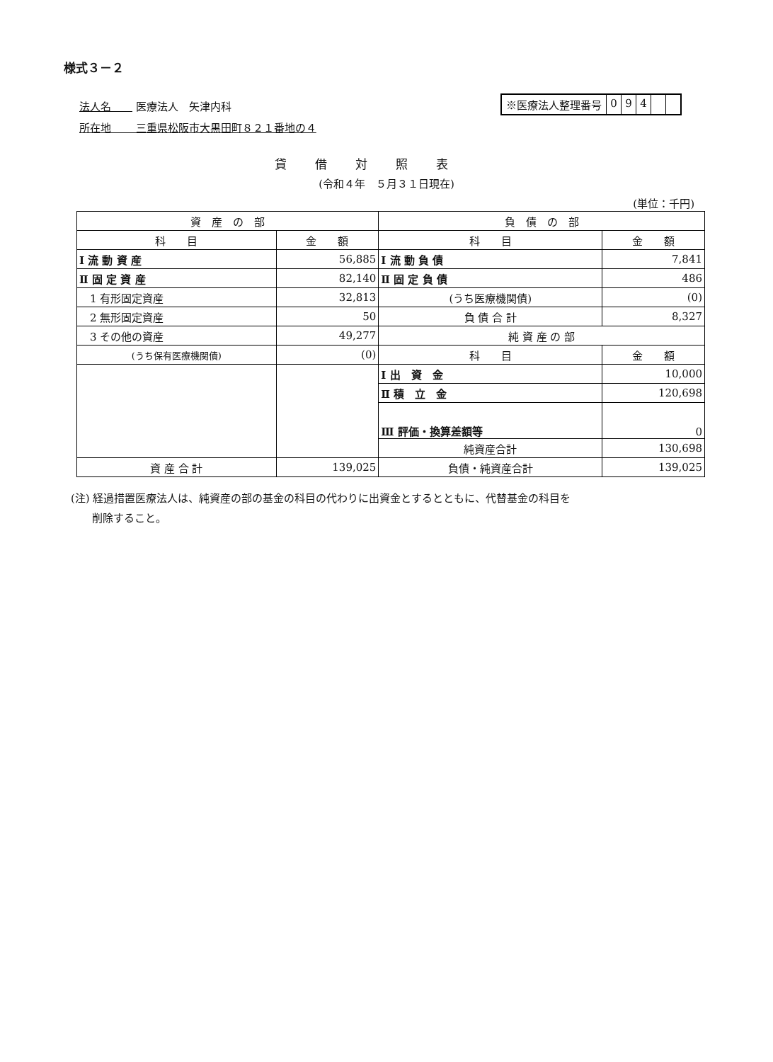様式３－２
法人名　　 医療法人　矢津内科
所在地　　 三重県松阪市大黒田町８２１番地の４
※医療法人整理番号 094
貸借対照表
(令和４年　５月３１日現在)
(単位：千円)
| 資 産 の 部 | | 負 債 の 部 | |
| --- | --- | --- | --- |
| 科 目 | 金 額 | 科 目 | 金 額 |
| Ⅰ 流 動 資 産 | 56,885 | Ⅰ 流 動 負 債 | 7,841 |
| Ⅱ 固 定 資 産 | 82,140 | Ⅱ 固 定 負 債 | 486 |
| 1 有形固定資産 | 32,813 | (うち医療機関債) | (0) |
| 2 無形固定資産 | 50 | 負 債 合 計 | 8,327 |
| 3 その他の資産 | 49,277 | 純 資 産 の 部 | |
| (うち保有医療機関債) | (0) | 科 目 | 金 額 |
| | | Ⅰ 出 資 金 | 10,000 |
| | | Ⅱ 積 立 金 | 120,698 |
| | | Ⅲ 評価・換算差額等 | 0 |
| | | 純資産合計 | 130,698 |
| 資 産 合 計 | 139,025 | 負債・純資産合計 | 139,025 |
(注) 経過措置医療法人は、純資産の部の基金の科目の代わりに出資金とするとともに、代替基金の科目を
　　削除すること。